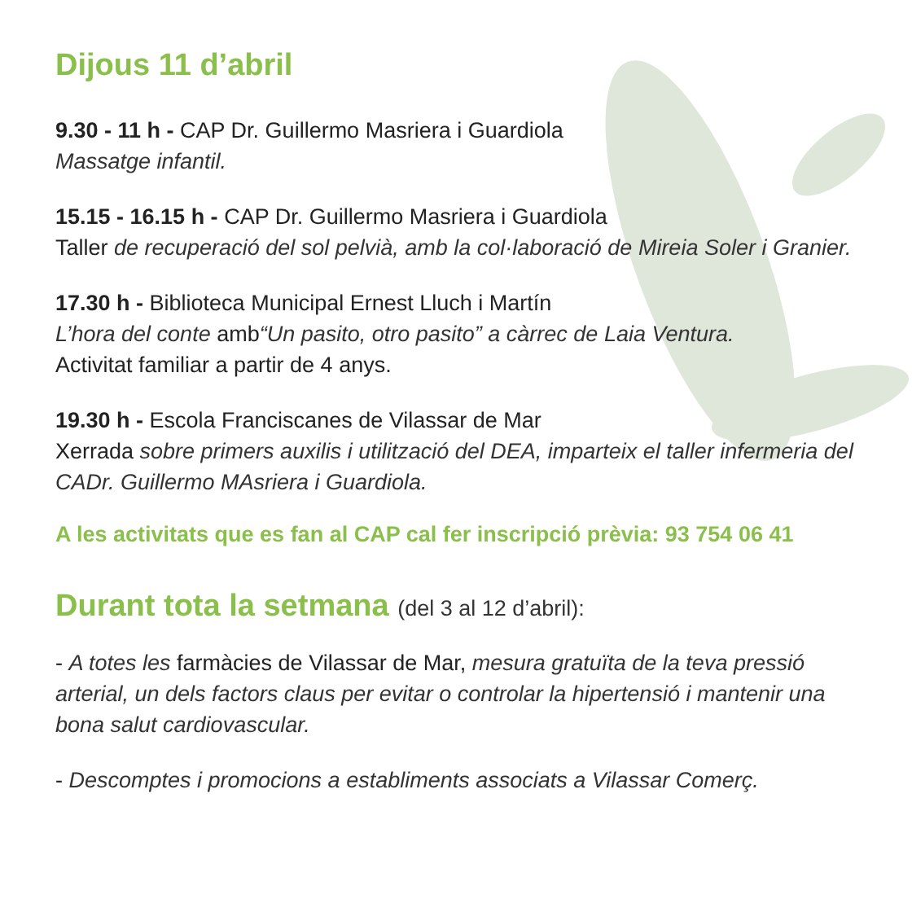Dijous 11 d’abril
9.30 - 11 h - CAP Dr. Guillermo Masriera i Guardiola
Massatge infantil.
15.15 - 16.15 h - CAP Dr. Guillermo Masriera i Guardiola
Taller de recuperació del sol pelvià, amb la col·laboració de Mireia Soler i Granier.
17.30 h - Biblioteca Municipal Ernest Lluch i Martín
L’hora del conte amb“Un pasito, otro pasito” a càrrec de Laia Ventura.
Activitat familiar a partir de 4 anys.
19.30 h - Escola Franciscanes de Vilassar de Mar
Xerrada sobre primers auxilis i utilització del DEA, imparteix el taller infermeria del CADr. Guillermo MAsriera i Guardiola.
A les activitats que es fan al CAP cal fer inscripció prèvia: 93 754 06 41
Durant tota la setmana (del 3 al 12 d’abril):
- A totes les farmàcies de Vilassar de Mar, mesura gratuïta de la teva pressió arterial, un dels factors claus per evitar o controlar la hipertensió i mantenir una bona salut cardiovascular.
- Descomptes i promocions a establiments associats a Vilassar Comerç.